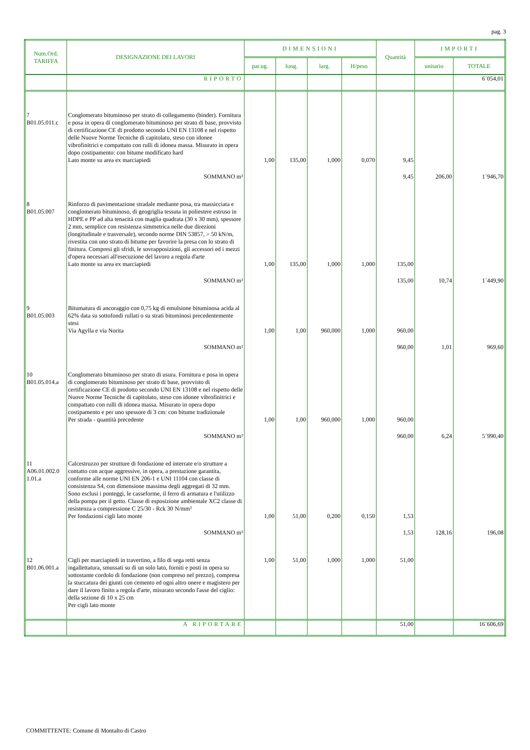pag. 3
| Num.Ord. TARIFFA | DESIGNAZIONE DEI LAVORI | DIMENSIONI | | | | Quantità | IMPORTI | |
| --- | --- | --- | --- | --- | --- | --- | --- | --- |
| | | par.ug. | lung. | larg. | H/peso | | unitario | TOTALE |
| | RIPORTO | | | | | | | 6´054,01 |
| 7 B01.05.011.c | Conglomerato bituminoso per strato di collegamento (binder). Fornitura e posa in opera di conglomerato bituminoso per strato di base, provvisto di certificazione CE di prodotto secondo UNI EN 13108 e nel rispetto delle Nuove Norme Tecniche di capitolato, steso con idonee vibrofinitrici e compattato con rulli di idonea massa. Misurato in opera dopo costipamento: con bitume modificato hard Lato monte su area ex marciapiedi | 1,00 | 135,00 | 1,000 | 0,070 | 9,45 | | |
| | SOMMANO m³ | | | | | 9,45 | 206,00 | 1´946,70 |
| 8 B01.05.007 | Rinforzo di pavimentazione stradale mediante posa, tra massicciata e conglomerato bituminoso, di geogriglia tessuta in poliestere estruso in HDPE e PP ad alta tenacità con maglia quadrata (30 x 30 mm), spessore 2 mm, semplice con resistenza simmetrica nelle due direzioni (longitudinale e trasversale), secondo norme DIN 53857, > 50 kN/m, rivestita con uno strato di bitume per favorire la presa con lo strato di finitura. Compresi gli sfridi, le sovrapposizioni, gli accessori ed i mezzi d'opera necessari all'esecuzione del lavoro a regola d'arte Lato monte su area ex marciapiedi | 1,00 | 135,00 | 1,000 | 1,000 | 135,00 | | |
| | SOMMANO m² | | | | | 135,00 | 10,74 | 1´449,90 |
| 9 B01.05.003 | Bitumatura di ancoraggio con 0,75 kg di emulsione bituminosa acida al 62% data su sottofondi rullati o su strati bituminosi precedentemente stesi Via Agylla e via Norita | 1,00 | 1,00 | 960,000 | 1,000 | 960,00 | | |
| | SOMMANO m² | | | | | 960,00 | 1,01 | 969,60 |
| 10 B01.05.014.a | Conglomerato bituminoso per strato di usura. Fornitura e posa in opera di conglomerato bituminoso per strato di base, provvisto di certificazione CE di prodotto secondo UNI EN 13108 e nel rispetto delle Nuove Norme Tecniche di capitolato, steso con idonee vibrofinitrici e compattato con rulli di idonea massa. Misurato in opera dopo costipamento e per uno spessore di 3 cm: con bitume tradizionale Per strada - quantità precedente | 1,00 | 1,00 | 960,000 | 1,000 | 960,00 | | |
| | SOMMANO m² | | | | | 960,00 | 6,24 | 5´990,40 |
| 11 A06.01.002.0 1.01.a | Calcestruzzo per strutture di fondazione ed interrate e/o strutture a contatto con acque aggressive, in opera, a prestazione garantita, conforme alle norme UNI EN 206-1 e UNI 11104 con classe di consistenza S4, con dimensione massima degli aggregati di 32 mm. Sono esclusi i ponteggi, le casseforme, il ferro di armatura e l'utilizzo della pompa per il getto. Classe di esposizione ambientale XC2 classe di resistenza a compressione C 25/30 - Rck 30 N/mm² Per fondazioni cigli lato monte | 1,00 | 51,00 | 0,200 | 0,150 | 1,53 | | |
| | SOMMANO m³ | | | | | 1,53 | 128,16 | 196,08 |
| 12 B01.06.001.a | Cigli per marciapiedi in travertino, a filo di sega retti senza ingallettatura, smussati su di un solo lato, forniti e posti in opera su sottostante cordolo di fondazione (non compreso nel prezzo), compresa la stuccatura dei giunti con cemento ed ogni altro onere e magistero per dare il lavoro finito a regola d'arte, misurato secondo l'asse del ciglio: della sezione di 10 x 25 cm Per cigli lato monte | 1,00 | 51,00 | 1,000 | 1,000 | 51,00 | | |
| | A RIPORTARE | | | | | 51,00 | | 16´606,69 |
COMMITTENTE: Comune di Montalto di Castro